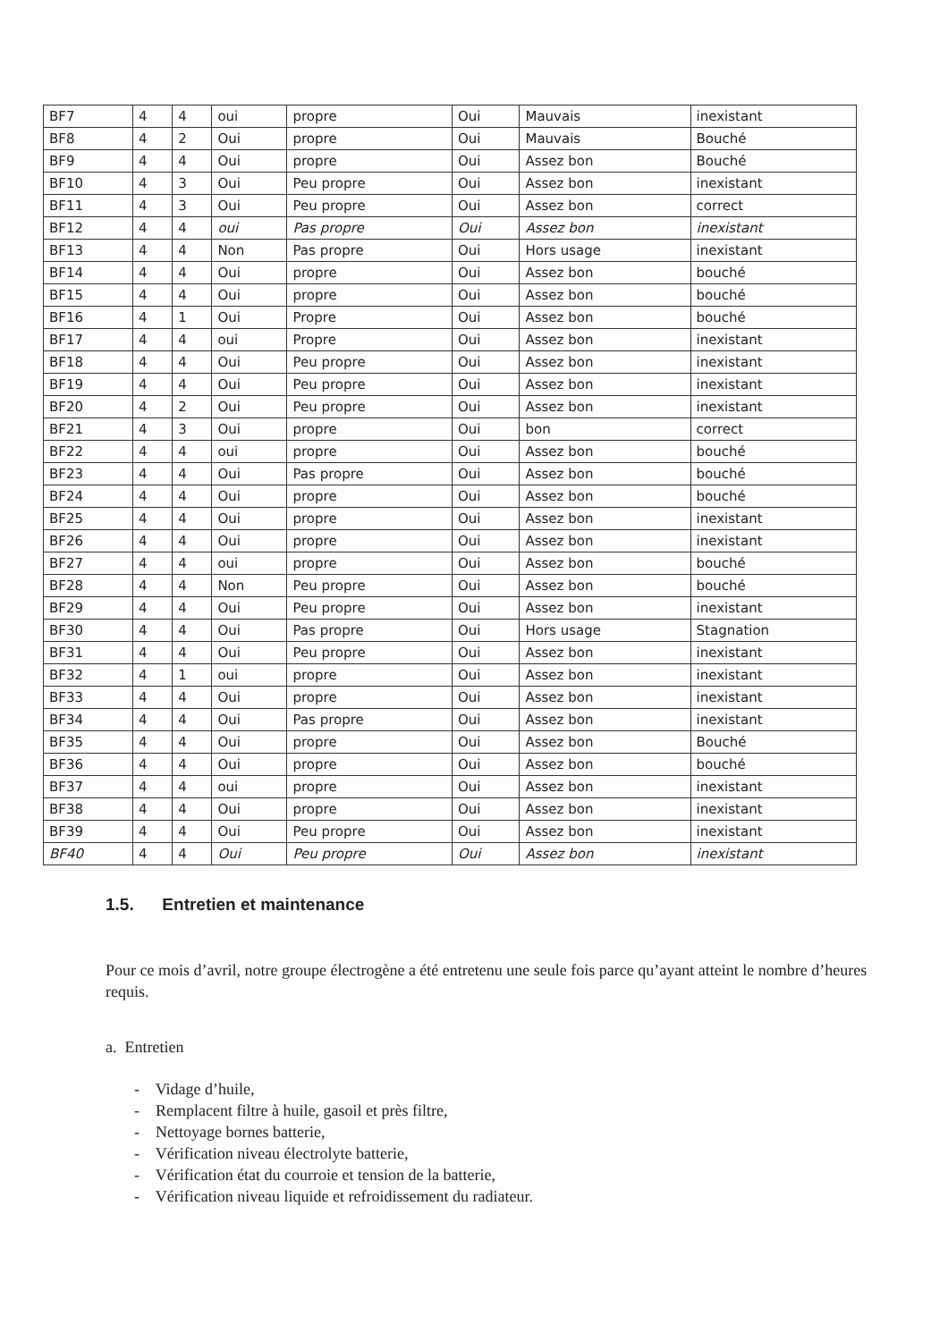| BF7 | 4 | 4 | oui | propre | Oui | Mauvais | inexistant |
| BF8 | 4 | 2 | Oui | propre | Oui | Mauvais | Bouché |
| BF9 | 4 | 4 | Oui | propre | Oui | Assez bon | Bouché |
| BF10 | 4 | 3 | Oui | Peu propre | Oui | Assez bon | inexistant |
| BF11 | 4 | 3 | Oui | Peu propre | Oui | Assez bon | correct |
| BF12 | 4 | 4 | oui | Pas propre | Oui | Assez bon | inexistant |
| BF13 | 4 | 4 | Non | Pas propre | Oui | Hors usage | inexistant |
| BF14 | 4 | 4 | Oui | propre | Oui | Assez bon | bouché |
| BF15 | 4 | 4 | Oui | propre | Oui | Assez bon | bouché |
| BF16 | 4 | 1 | Oui | Propre | Oui | Assez bon | bouché |
| BF17 | 4 | 4 | oui | Propre | Oui | Assez bon | inexistant |
| BF18 | 4 | 4 | Oui | Peu propre | Oui | Assez bon | inexistant |
| BF19 | 4 | 4 | Oui | Peu propre | Oui | Assez bon | inexistant |
| BF20 | 4 | 2 | Oui | Peu propre | Oui | Assez bon | inexistant |
| BF21 | 4 | 3 | Oui | propre | Oui | bon | correct |
| BF22 | 4 | 4 | oui | propre | Oui | Assez bon | bouché |
| BF23 | 4 | 4 | Oui | Pas propre | Oui | Assez bon | bouché |
| BF24 | 4 | 4 | Oui | propre | Oui | Assez bon | bouché |
| BF25 | 4 | 4 | Oui | propre | Oui | Assez bon | inexistant |
| BF26 | 4 | 4 | Oui | propre | Oui | Assez bon | inexistant |
| BF27 | 4 | 4 | oui | propre | Oui | Assez bon | bouché |
| BF28 | 4 | 4 | Non | Peu propre | Oui | Assez bon | bouché |
| BF29 | 4 | 4 | Oui | Peu propre | Oui | Assez bon | inexistant |
| BF30 | 4 | 4 | Oui | Pas propre | Oui | Hors usage | Stagnation |
| BF31 | 4 | 4 | Oui | Peu propre | Oui | Assez bon | inexistant |
| BF32 | 4 | 1 | oui | propre | Oui | Assez bon | inexistant |
| BF33 | 4 | 4 | Oui | propre | Oui | Assez bon | inexistant |
| BF34 | 4 | 4 | Oui | Pas propre | Oui | Assez bon | inexistant |
| BF35 | 4 | 4 | Oui | propre | Oui | Assez bon | Bouché |
| BF36 | 4 | 4 | Oui | propre | Oui | Assez bon | bouché |
| BF37 | 4 | 4 | oui | propre | Oui | Assez bon | inexistant |
| BF38 | 4 | 4 | Oui | propre | Oui | Assez bon | inexistant |
| BF39 | 4 | 4 | Oui | Peu propre | Oui | Assez bon | inexistant |
| BF40 | 4 | 4 | Oui | Peu propre | Oui | Assez bon | inexistant |
1.5. Entretien et maintenance
Pour ce mois d’avril, notre groupe électrogène a été entretenu une seule fois parce qu’ayant atteint le nombre d’heures requis.
a. Entretien
- Vidage d’huile,
- Remplacent filtre à huile, gasoil et près filtre,
- Nettoyage bornes batterie,
- Vérification niveau électrolyte batterie,
- Vérification état du courroie et tension de la batterie,
- Vérification niveau liquide et refroidissement du radiateur.